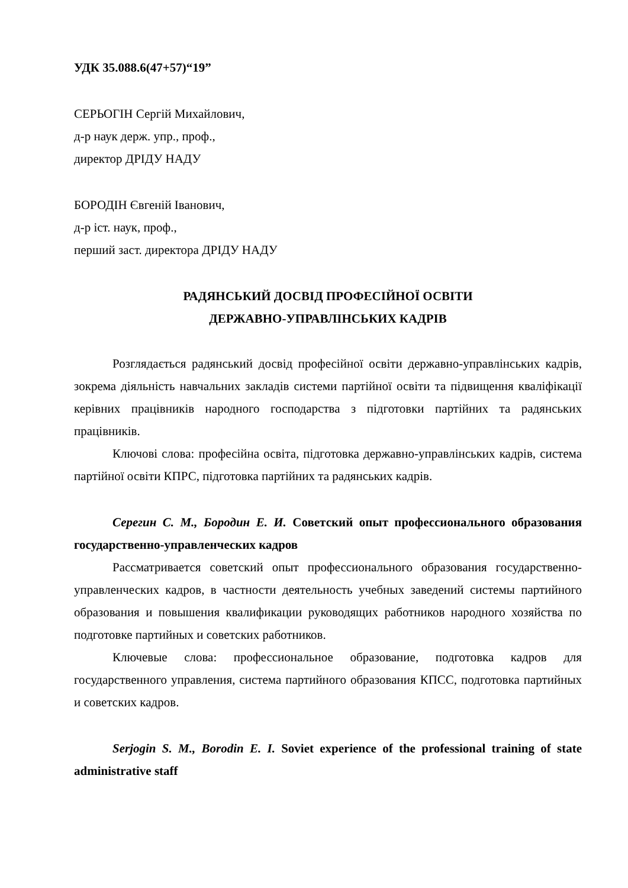УДК 35.088.6(47+57)“19”
СЕРЬОГІН Сергій Михайлович,
д-р наук держ. упр., проф.,
директор ДРІДУ НАДУ
БОРОДІН Євгеній Іванович,
д-р іст. наук, проф.,
перший заст. директора ДРІДУ НАДУ
РАДЯНСЬКИЙ ДОСВІД ПРОФЕСІЙНОЇ ОСВІТИ
ДЕРЖАВНО-УПРАВЛІНСЬКИХ КАДРІВ
Розглядається радянський досвід професійної освіти державно-управлінських кадрів, зокрема діяльність навчальних закладів системи партійної освіти та підвищення кваліфікації керівних працівників народного господарства з підготовки партійних та радянських працівників.
Ключові слова: професійна освіта, підготовка державно-управлінських кадрів, система партійної освіти КПРС, підготовка партійних та радянських кадрів.
Серегин С. М., Бородин Е. И. Советский опыт профессионального образования государственно-управленческих кадров
Рассматривается советский опыт профессионального образования государственно-управленческих кадров, в частности деятельность учебных заведений системы партийного образования и повышения квалификации руководящих работников народного хозяйства по подготовке партийных и советских работников.
Ключевые слова: профессиональное образование, подготовка кадров для государственного управления, система партийного образования КПСС, подготовка партийных и советских кадров.
Serjogin S. M., Borodin E. I. Soviet experience of the professional training of state administrative staff